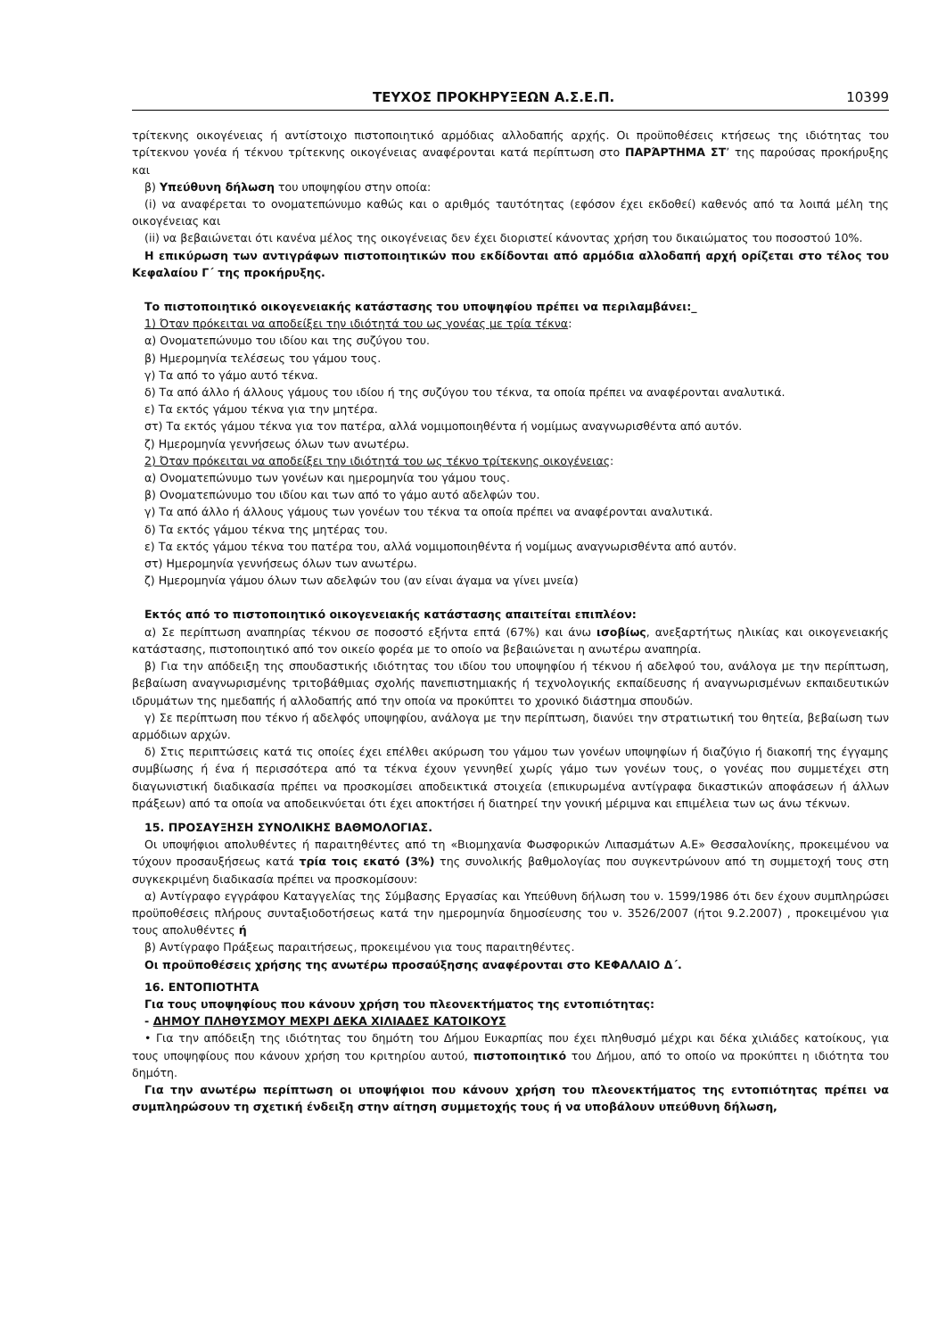ΤΕΥΧΟΣ ΠΡΟΚΗΡΥΞΕΩΝ Α.Σ.Ε.Π. 10399
τρίτεκνης οικογένειας ή αντίστοιχο πιστοποιητικό αρμόδιας αλλοδαπής αρχής. Οι προϋποθέσεις κτήσεως της ιδιότητας του τρίτεκνου γονέα ή τέκνου τρίτεκνης οικογένειας αναφέρονται κατά περίπτωση στο ΠΑΡΆΡΤΗΜΑ ΣΤ’ της παρούσας προκήρυξης και
β) Υπεύθυνη δήλωση του υποψηφίου στην οποία:
(i) να αναφέρεται το ονοματεπώνυμο καθώς και ο αριθμός ταυτότητας (εφόσον έχει εκδοθεί) καθενός από τα λοιπά μέλη της οικογένειας και
(ii) να βεβαιώνεται ότι κανένα μέλος της οικογένειας δεν έχει διοριστεί κάνοντας χρήση του δικαιώματος του ποσοστού 10%.
Η επικύρωση των αντιγράφων πιστοποιητικών που εκδίδονται από αρμόδια αλλοδαπή αρχή ορίζεται στο τέλος του Κεφαλαίου Γ΄ της προκήρυξης.
Το πιστοποιητικό οικογενειακής κατάστασης του υποψηφίου πρέπει να περιλαμβάνει:_
1) Όταν πρόκειται να αποδείξει την ιδιότητά του ως γονέας με τρία τέκνα:
α) Ονοματεπώνυμο του ιδίου και της συζύγου του.
β) Ημερομηνία τελέσεως του γάμου τους.
γ) Τα από το γάμο αυτό τέκνα.
δ) Τα από άλλο ή άλλους γάμους του ιδίου ή της συζύγου του τέκνα, τα οποία πρέπει να αναφέρονται αναλυτικά.
ε) Τα εκτός γάμου τέκνα για την μητέρα.
στ) Τα εκτός γάμου τέκνα για τον πατέρα, αλλά νομιμοποιηθέντα ή νομίμως αναγνωρισθέντα από αυτόν.
ζ) Ημερομηνία γεννήσεως όλων των ανωτέρω.
2) Όταν πρόκειται να αποδείξει την ιδιότητά του ως τέκνο τρίτεκνης οικογένειας:
α) Ονοματεπώνυμο των γονέων και ημερομηνία του γάμου τους.
β) Ονοματεπώνυμο του ιδίου και των από το γάμο αυτό αδελφών του.
γ) Τα από άλλο ή άλλους γάμους των γονέων του τέκνα τα οποία πρέπει να αναφέρονται αναλυτικά.
δ) Τα εκτός γάμου τέκνα της μητέρας του.
ε) Τα εκτός γάμου τέκνα του πατέρα του, αλλά νομιμοποιηθέντα ή νομίμως αναγνωρισθέντα από αυτόν.
στ) Ημερομηνία γεννήσεως όλων των ανωτέρω.
ζ) Ημερομηνία γάμου όλων των αδελφών του (αν είναι άγαμα να γίνει μνεία)
Εκτός από το πιστοποιητικό οικογενειακής κατάστασης απαιτείται επιπλέον:
α) Σε περίπτωση αναπηρίας τέκνου σε ποσοστό εξήντα επτά (67%) και άνω ισοβίως, ανεξαρτήτως ηλικίας και οικογενειακής κατάστασης, πιστοποιητικό από τον οικείο φορέα με το οποίο να βεβαιώνεται η ανωτέρω αναπηρία.
β) Για την απόδειξη της σπουδαστικής ιδιότητας του ιδίου του υποψηφίου ή τέκνου ή αδελφού του, ανάλογα με την περίπτωση, βεβαίωση αναγνωρισμένης τριτοβάθμιας σχολής πανεπιστημιακής ή τεχνολογικής εκπαίδευσης ή αναγνωρισμένων εκπαιδευτικών ιδρυμάτων της ημεδαπής ή αλλοδαπής από την οποία να προκύπτει το χρονικό διάστημα σπουδών.
γ) Σε περίπτωση που τέκνο ή αδελφός υποψηφίου, ανάλογα με την περίπτωση, διανύει την στρατιωτική του θητεία, βεβαίωση των αρμόδιων αρχών.
δ) Στις περιπτώσεις κατά τις οποίες έχει επέλθει ακύρωση του γάμου των γονέων υποψηφίων ή διαζύγιο ή διακοπή της έγγαμης συμβίωσης ή ένα ή περισσότερα από τα τέκνα έχουν γεννηθεί χωρίς γάμο των γονέων τους, ο γονέας που συμμετέχει στη διαγωνιστική διαδικασία πρέπει να προσκομίσει αποδεικτικά στοιχεία (επικυρωμένα αντίγραφα δικαστικών αποφάσεων ή άλλων πράξεων) από τα οποία να αποδεικνύεται ότι έχει αποκτήσει ή διατηρεί την γονική μέριμνα και επιμέλεια των ως άνω τέκνων.
15. ΠΡΟΣΑΥΞΗΣΗ ΣΥΝΟΛΙΚΗΣ ΒΑΘΜΟΛΟΓΙΑΣ.
Οι υποψήφιοι απολυθέντες ή παραιτηθέντες από τη «Βιομηχανία Φωσφορικών Λιπασμάτων Α.Ε» Θεσσαλονίκης, προκειμένου να τύχουν προσαυξήσεως κατά τρία τοις εκατό (3%) της συνολικής βαθμολογίας που συγκεντρώνουν από τη συμμετοχή τους στη συγκεκριμένη διαδικασία πρέπει να προσκομίσουν:
α) Αντίγραφο εγγράφου Καταγγελίας της Σύμβασης Εργασίας και Υπεύθυνη δήλωση του ν. 1599/1986 ότι δεν έχουν συμπληρώσει προϋποθέσεις πλήρους συνταξιοδοτήσεως κατά την ημερομηνία δημοσίευσης του ν. 3526/2007 (ήτοι 9.2.2007) , προκειμένου για τους απολυθέντες ή
β) Αντίγραφο Πράξεως παραιτήσεως, προκειμένου για τους παραιτηθέντες.
Οι προϋποθέσεις χρήσης της ανωτέρω προσαύξησης αναφέρονται στο ΚΕΦΑΛΑΙΟ Δ΄.
16. ΕΝΤΟΠΙΟΤΗΤΑ
Για τους υποψηφίους που κάνουν χρήση του πλεονεκτήματος της εντοπιότητας:
- ΔΗΜΟΥ ΠΛΗΘΥΣΜΟΥ ΜΕΧΡΙ ΔΕΚΑ ΧΙΛΙΑΔΕΣ ΚΑΤΟΙΚΟΥΣ
• Για την απόδειξη της ιδιότητας του δημότη του Δήμου Ευκαρπίας που έχει πληθυσμό μέχρι και δέκα χιλιάδες κατοίκους, για τους υποψηφίους που κάνουν χρήση του κριτηρίου αυτού, πιστοποιητικό του Δήμου, από το οποίο να προκύπτει η ιδιότητα του δημότη.
Για την ανωτέρω περίπτωση οι υποψήφιοι που κάνουν χρήση του πλεονεκτήματος της εντοπιότητας πρέπει να συμπληρώσουν τη σχετική ένδειξη στην αίτηση συμμετοχής τους ή να υποβάλουν υπεύθυνη δήλωση,